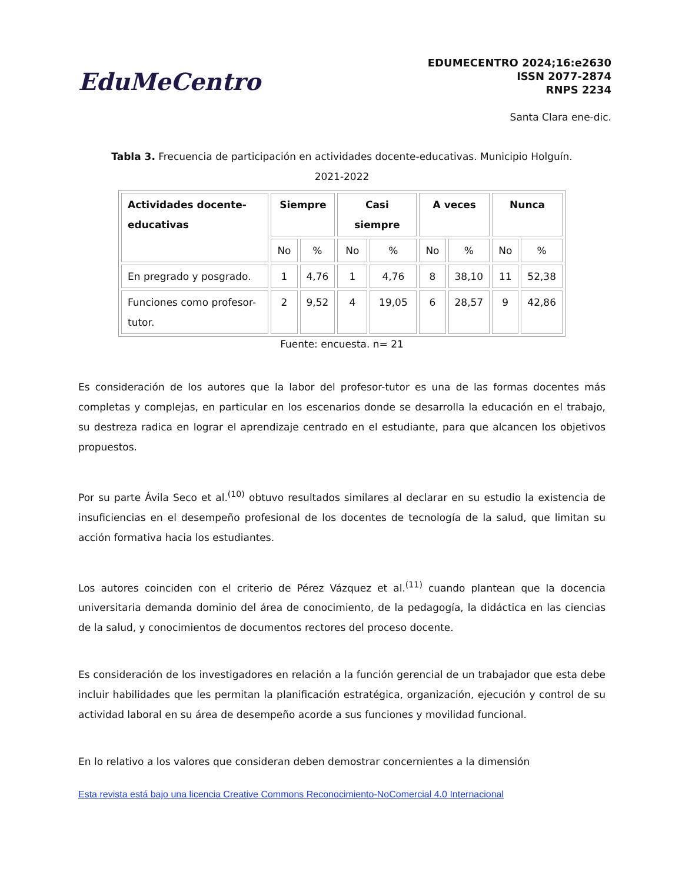EduMeCentro
EDUMECENTRO 2024;16:e2630
ISSN 2077-2874
RNPS 2234
Santa Clara ene-dic.
Tabla 3. Frecuencia de participación en actividades docente-educativas. Municipio Holguín.
2021-2022
| Actividades docente-educativas | Siempre | | Casi siempre | | A veces | | Nunca | |
| --- | --- | --- | --- | --- | --- | --- | --- | --- |
| | No | % | No | % | No | % | No | % |
| En pregrado y posgrado. | 1 | 4,76 | 1 | 4,76 | 8 | 38,10 | 11 | 52,38 |
| Funciones como profesor-tutor. | 2 | 9,52 | 4 | 19,05 | 6 | 28,57 | 9 | 42,86 |
Fuente: encuesta. n= 21
Es consideración de los autores que la labor del profesor-tutor es una de las formas docentes más completas y complejas, en particular en los escenarios donde se desarrolla la educación en el trabajo, su destreza radica en lograr el aprendizaje centrado en el estudiante, para que alcancen los objetivos propuestos.
Por su parte Ávila Seco et al.<sup>(10)</sup> obtuvo resultados similares al declarar en su estudio la existencia de insuficiencias en el desempeño profesional de los docentes de tecnología de la salud, que limitan su acción formativa hacia los estudiantes.
Los autores coinciden con el criterio de Pérez Vázquez et al.<sup>(11)</sup> cuando plantean que la docencia universitaria demanda dominio del área de conocimiento, de la pedagogía, la didáctica en las ciencias de la salud, y conocimientos de documentos rectores del proceso docente.
Es consideración de los investigadores en relación a la función gerencial de un trabajador que esta debe incluir habilidades que les permitan la planificación estratégica, organización, ejecución y control de su actividad laboral en su área de desempeño acorde a sus funciones y movilidad funcional.
En lo relativo a los valores que consideran deben demostrar concernientes a la dimensión
Esta revista está bajo una licencia Creative Commons Reconocimiento-NoComercial 4.0 Internacional